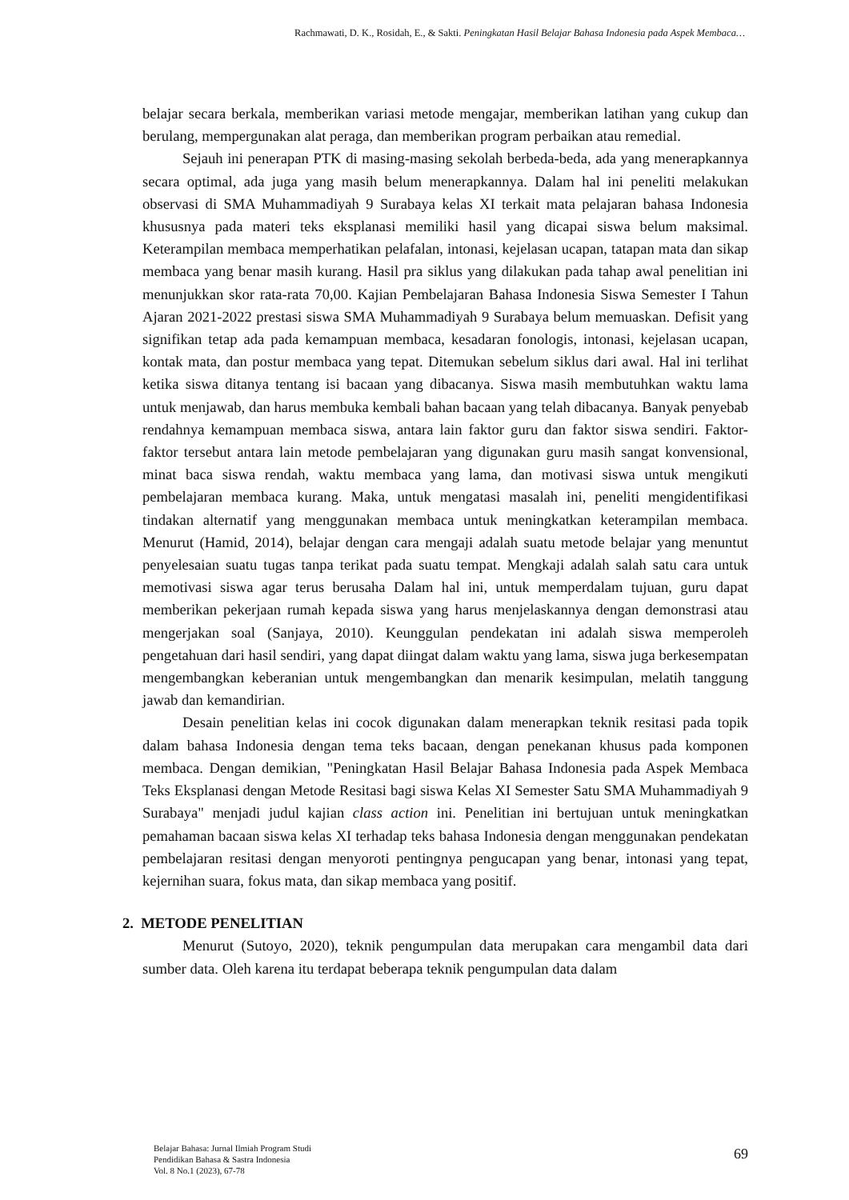Rachmawati, D. K., Rosidah, E., & Sakti. Peningkatan Hasil Belajar Bahasa Indonesia pada Aspek Membaca…
belajar secara berkala, memberikan variasi metode mengajar, memberikan latihan yang cukup dan berulang, mempergunakan alat peraga, dan memberikan program perbaikan atau remedial.
Sejauh ini penerapan PTK di masing-masing sekolah berbeda-beda, ada yang menerapkannya secara optimal, ada juga yang masih belum menerapkannya. Dalam hal ini peneliti melakukan observasi di SMA Muhammadiyah 9 Surabaya kelas XI terkait mata pelajaran bahasa Indonesia khususnya pada materi teks eksplanasi memiliki hasil yang dicapai siswa belum maksimal. Keterampilan membaca memperhatikan pelafalan, intonasi, kejelasan ucapan, tatapan mata dan sikap membaca yang benar masih kurang. Hasil pra siklus yang dilakukan pada tahap awal penelitian ini menunjukkan skor rata-rata 70,00. Kajian Pembelajaran Bahasa Indonesia Siswa Semester I Tahun Ajaran 2021-2022 prestasi siswa SMA Muhammadiyah 9 Surabaya belum memuaskan. Defisit yang signifikan tetap ada pada kemampuan membaca, kesadaran fonologis, intonasi, kejelasan ucapan, kontak mata, dan postur membaca yang tepat. Ditemukan sebelum siklus dari awal. Hal ini terlihat ketika siswa ditanya tentang isi bacaan yang dibacanya. Siswa masih membutuhkan waktu lama untuk menjawab, dan harus membuka kembali bahan bacaan yang telah dibacanya. Banyak penyebab rendahnya kemampuan membaca siswa, antara lain faktor guru dan faktor siswa sendiri. Faktor-faktor tersebut antara lain metode pembelajaran yang digunakan guru masih sangat konvensional, minat baca siswa rendah, waktu membaca yang lama, dan motivasi siswa untuk mengikuti pembelajaran membaca kurang. Maka, untuk mengatasi masalah ini, peneliti mengidentifikasi tindakan alternatif yang menggunakan membaca untuk meningkatkan keterampilan membaca. Menurut (Hamid, 2014), belajar dengan cara mengaji adalah suatu metode belajar yang menuntut penyelesaian suatu tugas tanpa terikat pada suatu tempat. Mengkaji adalah salah satu cara untuk memotivasi siswa agar terus berusaha Dalam hal ini, untuk memperdalam tujuan, guru dapat memberikan pekerjaan rumah kepada siswa yang harus menjelaskannya dengan demonstrasi atau mengerjakan soal (Sanjaya, 2010). Keunggulan pendekatan ini adalah siswa memperoleh pengetahuan dari hasil sendiri, yang dapat diingat dalam waktu yang lama, siswa juga berkesempatan mengembangkan keberanian untuk mengembangkan dan menarik kesimpulan, melatih tanggung jawab dan kemandirian.
Desain penelitian kelas ini cocok digunakan dalam menerapkan teknik resitasi pada topik dalam bahasa Indonesia dengan tema teks bacaan, dengan penekanan khusus pada komponen membaca. Dengan demikian, "Peningkatan Hasil Belajar Bahasa Indonesia pada Aspek Membaca Teks Eksplanasi dengan Metode Resitasi bagi siswa Kelas XI Semester Satu SMA Muhammadiyah 9 Surabaya" menjadi judul kajian class action ini. Penelitian ini bertujuan untuk meningkatkan pemahaman bacaan siswa kelas XI terhadap teks bahasa Indonesia dengan menggunakan pendekatan pembelajaran resitasi dengan menyoroti pentingnya pengucapan yang benar, intonasi yang tepat, kejernihan suara, fokus mata, dan sikap membaca yang positif.
2. METODE PENELITIAN
Menurut (Sutoyo, 2020), teknik pengumpulan data merupakan cara mengambil data dari sumber data. Oleh karena itu terdapat beberapa teknik pengumpulan data dalam
Belajar Bahasa: Jurnal Ilmiah Program Studi
Pendidikan Bahasa & Sastra Indonesia
Vol. 8 No.1 (2023), 67-78
69